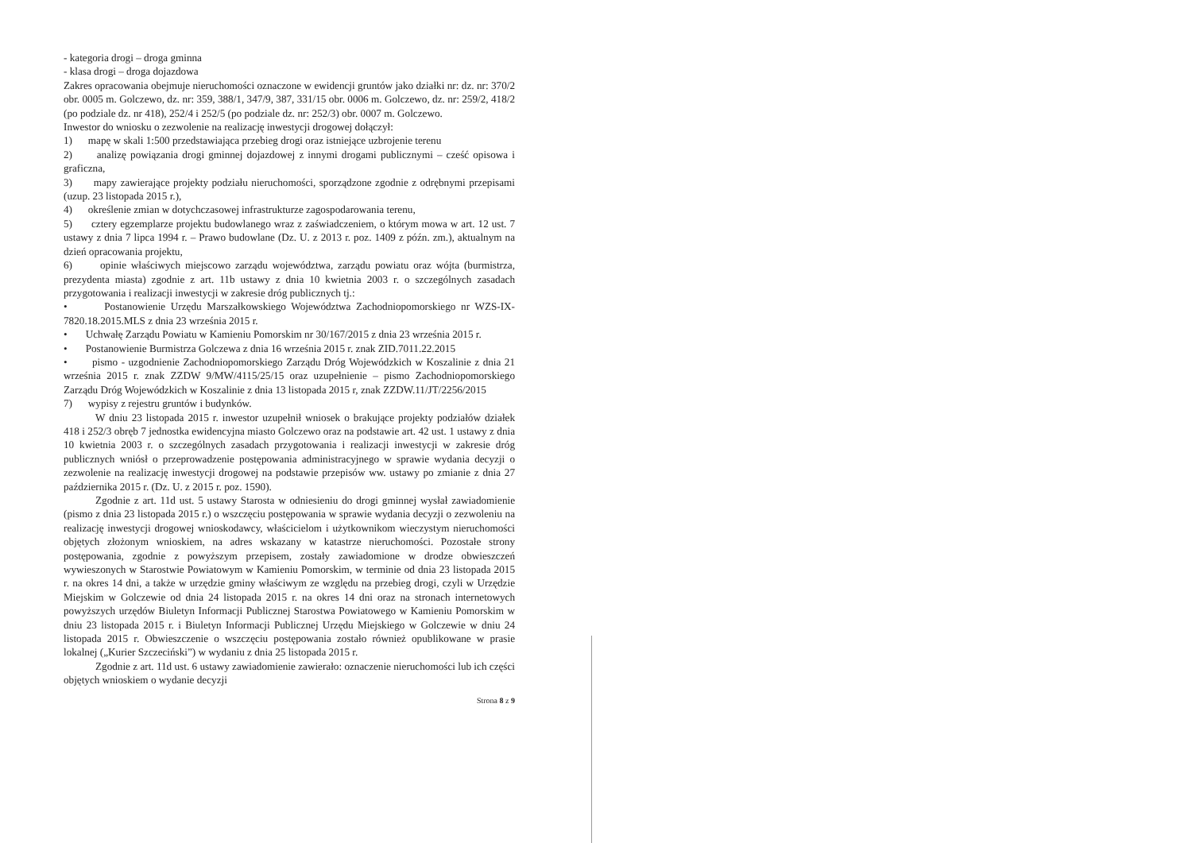- kategoria drogi – droga gminna
- klasa drogi – droga dojazdowa
Zakres opracowania obejmuje nieruchomości oznaczone w ewidencji gruntów jako działki nr: dz. nr: 370/2 obr. 0005 m. Golczewo, dz. nr: 359, 388/1, 347/9, 387, 331/15 obr. 0006 m. Golczewo, dz. nr: 259/2, 418/2 (po podziale dz. nr 418), 252/4 i 252/5 (po podziale dz. nr: 252/3) obr. 0007 m. Golczewo.
Inwestor do wniosku o zezwolenie na realizację inwestycji drogowej dołączył:
1) mapę w skali 1:500 przedstawiająca przebieg drogi oraz istniejące uzbrojenie terenu
2) analizę powiązania drogi gminnej dojazdowej z innymi drogami publicznymi – cześć opisowa i graficzna,
3) mapy zawierające projekty podziału nieruchomości, sporządzone zgodnie z odrębnymi przepisami (uzup. 23 listopada 2015 r.),
4) określenie zmian w dotychczasowej infrastrukturze zagospodarowania terenu,
5) cztery egzemplarze projektu budowlanego wraz z zaświadczeniem, o którym mowa w art. 12 ust. 7 ustawy z dnia 7 lipca 1994 r. – Prawo budowlane (Dz. U. z 2013 r. poz. 1409 z późn. zm.), aktualnym na dzień opracowania projektu,
6) opinie właściwych miejscowo zarządu województwa, zarządu powiatu oraz wójta (burmistrza, prezydenta miasta) zgodnie z art. 11b ustawy z dnia 10 kwietnia 2003 r. o szczególnych zasadach przygotowania i realizacji inwestycji w zakresie dróg publicznych tj.:
• Postanowienie Urzędu Marszałkowskiego Województwa Zachodniopomorskiego nr WZS-IX-7820.18.2015.MLS z dnia 23 września 2015 r.
• Uchwałę Zarządu Powiatu w Kamieniu Pomorskim nr 30/167/2015 z dnia 23 września 2015 r.
• Postanowienie Burmistrza Golczewa z dnia 16 września 2015 r. znak ZID.7011.22.2015
• pismo - uzgodnienie Zachodniopomorskiego Zarządu Dróg Wojewódzkich w Koszalinie z dnia 21 września 2015 r. znak ZZDW 9/MW/4115/25/15 oraz uzupełnienie – pismo Zachodniopomorskiego Zarządu Dróg Wojewódzkich w Koszalinie z dnia 13 listopada 2015 r, znak ZZDW.11/JT/2256/2015
7) wypisy z rejestru gruntów i budynków.
W dniu 23 listopada 2015 r. inwestor uzupełnił wniosek o brakujące projekty podziałów działek 418 i 252/3 obręb 7 jednostka ewidencyjna miasto Golczewo oraz na podstawie art. 42 ust. 1 ustawy z dnia 10 kwietnia 2003 r. o szczególnych zasadach przygotowania i realizacji inwestycji w zakresie dróg publicznych wniósł o przeprowadzenie postępowania administracyjnego w sprawie wydania decyzji o zezwolenie na realizację inwestycji drogowej na podstawie przepisów ww. ustawy po zmianie z dnia 27 października 2015 r. (Dz. U. z 2015 r. poz. 1590).
Zgodnie z art. 11d ust. 5 ustawy Starosta w odniesieniu do drogi gminnej wysłał zawiadomienie (pismo z dnia 23 listopada 2015 r.) o wszczęciu postępowania w sprawie wydania decyzji o zezwoleniu na realizację inwestycji drogowej wnioskodawcy, właścicielom i użytkownikom wieczystym nieruchomości objętych złożonym wnioskiem, na adres wskazany w katastrze nieruchomości. Pozostałe strony postępowania, zgodnie z powyższym przepisem, zostały zawiadomione w drodze obwieszczeń wywieszonych w Starostwie Powiatowym w Kamieniu Pomorskim, w terminie od dnia 23 listopada 2015 r. na okres 14 dni, a także w urzędzie gminy właściwym ze względu na przebieg drogi, czyli w Urzędzie Miejskim w Golczewie od dnia 24 listopada 2015 r. na okres 14 dni oraz na stronach internetowych powyższych urzędów Biuletyn Informacji Publicznej Starostwa Powiatowego w Kamieniu Pomorskim w dniu 23 listopada 2015 r. i Biuletyn Informacji Publicznej Urzędu Miejskiego w Golczewie w dniu 24 listopada 2015 r. Obwieszczenie o wszczęciu postępowania zostało również opublikowane w prasie lokalnej („Kurier Szczeciński”) w wydaniu z dnia 25 listopada 2015 r.
Zgodnie z art. 11d ust. 6 ustawy zawiadomienie zawierało: oznaczenie nieruchomości lub ich części objętych wnioskiem o wydanie decyzji
Strona 8 z 9